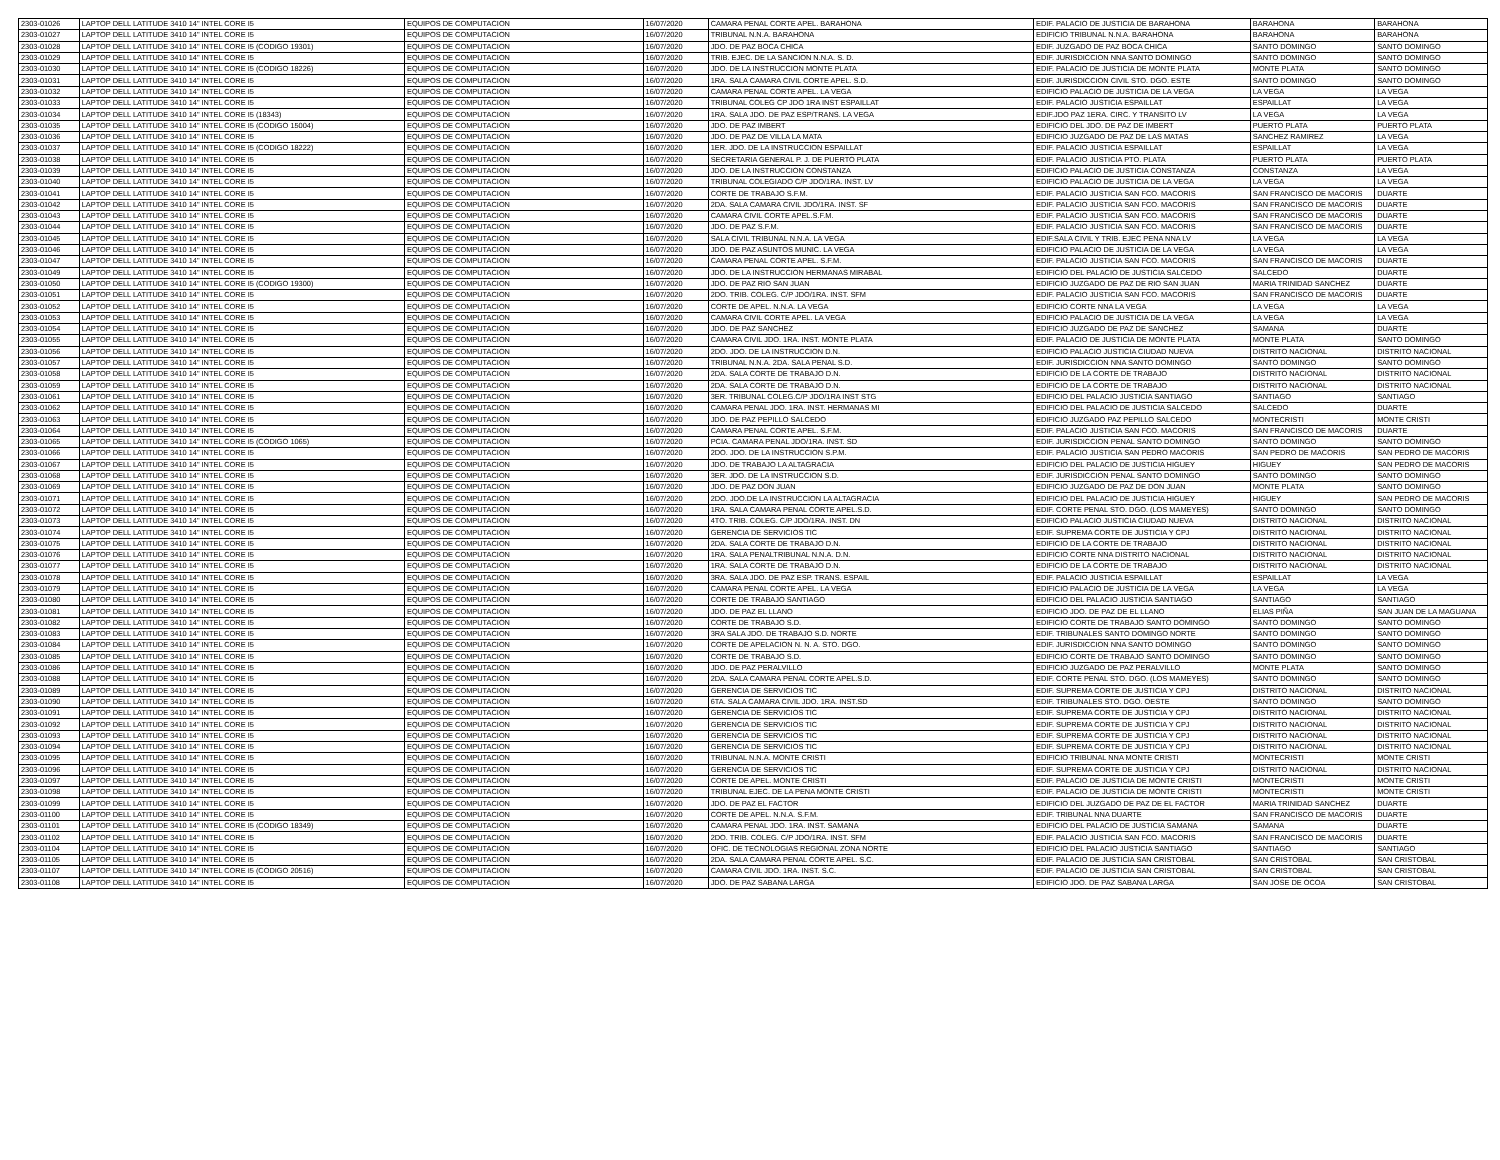| 2303-01026 | LAPTOP DELL LATITUDE 3410 14" INTEL CORE I5 | EQUIPOS DE COMPUTACION | 16/07/2020 | CAMARA PENAL CORTE APEL. BARAHONA | EDIF. PALACIO DE JUSTICIA DE BARAHONA | BARAHONA | BARAHONA |
| 2303-01027 | LAPTOP DELL LATITUDE 3410 14" INTEL CORE I5 | EQUIPOS DE COMPUTACION | 16/07/2020 | TRIBUNAL N.N.A. BARAHONA | EDIFICIO TRIBUNAL N.N.A. BARAHONA | BARAHONA | BARAHONA |
| 2303-01028 | LAPTOP DELL LATITUDE 3410 14" INTEL CORE I5 (CODIGO 19301) | EQUIPOS DE COMPUTACION | 16/07/2020 | JDO. DE PAZ BOCA CHICA | EDIF. JUZGADO DE PAZ BOCA CHICA | SANTO DOMINGO | SANTO DOMINGO |
| 2303-01029 | LAPTOP DELL LATITUDE 3410 14" INTEL CORE I5 | EQUIPOS DE COMPUTACION | 16/07/2020 | TRIB. EJEC. DE LA SANCION N.N.A. S. D. | EDIF. JURISDICCION NNA SANTO DOMINGO | SANTO DOMINGO | SANTO DOMINGO |
| 2303-01030 | LAPTOP DELL LATITUDE 3410 14" INTEL CORE I5 (CODIGO 18226) | EQUIPOS DE COMPUTACION | 16/07/2020 | JDO. DE LA INSTRUCCION MONTE PLATA | EDIF. PALACIO DE JUSTICIA DE MONTE PLATA | MONTE PLATA | SANTO DOMINGO |
| 2303-01031 | LAPTOP DELL LATITUDE 3410 14" INTEL CORE I5 | EQUIPOS DE COMPUTACION | 16/07/2020 | 1RA. SALA CAMARA CIVIL CORTE APEL. S.D. | EDIF. JURISDICCION CIVIL STO. DGO. ESTE | SANTO DOMINGO | SANTO DOMINGO |
| 2303-01032 | LAPTOP DELL LATITUDE 3410 14" INTEL CORE I5 | EQUIPOS DE COMPUTACION | 16/07/2020 | CAMARA PENAL CORTE APEL. LA VEGA | EDIFICIO PALACIO DE JUSTICIA DE LA VEGA | LA VEGA | LA VEGA |
| 2303-01033 | LAPTOP DELL LATITUDE 3410 14" INTEL CORE I5 | EQUIPOS DE COMPUTACION | 16/07/2020 | TRIBUNAL COLEG CP JDO 1RA INST ESPAILLAT | EDIF. PALACIO JUSTICIA ESPAILLAT | ESPAILLAT | LA VEGA |
| 2303-01034 | LAPTOP DELL LATITUDE 3410 14" INTEL CORE I5 (18343) | EQUIPOS DE COMPUTACION | 16/07/2020 | 1RA. SALA JDO. DE PAZ ESP/TRANS. LA VEGA | EDIF.JDO PAZ 1ERA. CIRC. Y TRANSITO LV | LA VEGA | LA VEGA |
| 2303-01035 | LAPTOP DELL LATITUDE 3410 14" INTEL CORE I5 (CODIGO 15004) | EQUIPOS DE COMPUTACION | 16/07/2020 | JDO. DE PAZ IMBERT | EDIFICIO DEL JDO. DE PAZ DE IMBERT | PUERTO PLATA | PUERTO PLATA |
| 2303-01036 | LAPTOP DELL LATITUDE 3410 14" INTEL CORE I5 | EQUIPOS DE COMPUTACION | 16/07/2020 | JDO. DE PAZ DE VILLA LA MATA | EDIFICIO JUZGADO DE PAZ DE LAS MATAS | SANCHEZ RAMIREZ | LA VEGA |
| 2303-01037 | LAPTOP DELL LATITUDE 3410 14" INTEL CORE I5 (CODIGO 18222) | EQUIPOS DE COMPUTACION | 16/07/2020 | 1ER. JDO. DE LA INSTRUCCION ESPAILLAT | EDIF. PALACIO JUSTICIA ESPAILLAT | ESPAILLAT | LA VEGA |
| 2303-01038 | LAPTOP DELL LATITUDE 3410 14" INTEL CORE I5 | EQUIPOS DE COMPUTACION | 16/07/2020 | SECRETARIA GENERAL P. J. DE PUERTO PLATA | EDIF. PALACIO JUSTICIA PTO. PLATA | PUERTO PLATA | PUERTO PLATA |
| 2303-01039 | LAPTOP DELL LATITUDE 3410 14" INTEL CORE I5 | EQUIPOS DE COMPUTACION | 16/07/2020 | JDO. DE LA INSTRUCCION CONSTANZA | EDIFICIO PALACIO DE JUSTICIA CONSTANZA | CONSTANZA | LA VEGA |
| 2303-01040 | LAPTOP DELL LATITUDE 3410 14" INTEL CORE I5 | EQUIPOS DE COMPUTACION | 16/07/2020 | TRIBUNAL COLEGIADO C/P JDO/1RA. INST. LV | EDIFICIO PALACIO DE JUSTICIA DE LA VEGA | LA VEGA | LA VEGA |
| 2303-01041 | LAPTOP DELL LATITUDE 3410 14" INTEL CORE I5 | EQUIPOS DE COMPUTACION | 16/07/2020 | CORTE DE TRABAJO S.F.M. | EDIF. PALACIO JUSTICIA SAN FCO. MACORIS | SAN FRANCISCO DE MACORIS | DUARTE |
| 2303-01042 | LAPTOP DELL LATITUDE 3410 14" INTEL CORE I5 | EQUIPOS DE COMPUTACION | 16/07/2020 | 2DA. SALA CAMARA CIVIL JDO/1RA. INST. SF | EDIF. PALACIO JUSTICIA SAN FCO. MACORIS | SAN FRANCISCO DE MACORIS | DUARTE |
| 2303-01043 | LAPTOP DELL LATITUDE 3410 14" INTEL CORE I5 | EQUIPOS DE COMPUTACION | 16/07/2020 | CAMARA CIVIL CORTE APEL.S.F.M. | EDIF. PALACIO JUSTICIA SAN FCO. MACORIS | SAN FRANCISCO DE MACORIS | DUARTE |
| 2303-01044 | LAPTOP DELL LATITUDE 3410 14" INTEL CORE I5 | EQUIPOS DE COMPUTACION | 16/07/2020 | JDO. DE PAZ S.F.M. | EDIF. PALACIO JUSTICIA SAN FCO. MACORIS | SAN FRANCISCO DE MACORIS | DUARTE |
| 2303-01045 | LAPTOP DELL LATITUDE 3410 14" INTEL CORE I5 | EQUIPOS DE COMPUTACION | 16/07/2020 | SALA CIVIL TRIBUNAL N.N.A. LA VEGA | EDIF.SALA CIVIL Y TRIB. EJEC PENA NNA LV | LA VEGA | LA VEGA |
| 2303-01046 | LAPTOP DELL LATITUDE 3410 14" INTEL CORE I5 | EQUIPOS DE COMPUTACION | 16/07/2020 | JDO. DE PAZ ASUNTOS MUNIC. LA VEGA | EDIFICIO PALACIO DE JUSTICIA DE LA VEGA | LA VEGA | LA VEGA |
| 2303-01047 | LAPTOP DELL LATITUDE 3410 14" INTEL CORE I5 | EQUIPOS DE COMPUTACION | 16/07/2020 | CAMARA PENAL CORTE APEL. S.F.M. | EDIF. PALACIO JUSTICIA SAN FCO. MACORIS | SAN FRANCISCO DE MACORIS | DUARTE |
| 2303-01049 | LAPTOP DELL LATITUDE 3410 14" INTEL CORE I5 | EQUIPOS DE COMPUTACION | 16/07/2020 | JDO. DE LA INSTRUCCION HERMANAS MIRABAL | EDIFICIO DEL PALACIO DE JUSTICIA SALCEDO | SALCEDO | DUARTE |
| 2303-01050 | LAPTOP DELL LATITUDE 3410 14" INTEL CORE I5 (CODIGO 19300) | EQUIPOS DE COMPUTACION | 16/07/2020 | JDO. DE PAZ RIO SAN JUAN | EDIFICIO JUZGADO DE PAZ DE RIO SAN JUAN | MARIA TRINIDAD SANCHEZ | DUARTE |
| 2303-01051 | LAPTOP DELL LATITUDE 3410 14" INTEL CORE I5 | EQUIPOS DE COMPUTACION | 16/07/2020 | 2DO. TRIB. COLEG. C/P JDO/1RA. INST. SFM | EDIF. PALACIO JUSTICIA SAN FCO. MACORIS | SAN FRANCISCO DE MACORIS | DUARTE |
| 2303-01052 | LAPTOP DELL LATITUDE 3410 14" INTEL CORE I5 | EQUIPOS DE COMPUTACION | 16/07/2020 | CORTE DE APEL. N.N.A. LA VEGA | EDIFICIO CORTE NNA LA VEGA | LA VEGA | LA VEGA |
| 2303-01053 | LAPTOP DELL LATITUDE 3410 14" INTEL CORE I5 | EQUIPOS DE COMPUTACION | 16/07/2020 | CAMARA CIVIL CORTE APEL. LA VEGA | EDIFICIO PALACIO DE JUSTICIA DE LA VEGA | LA VEGA | LA VEGA |
| 2303-01054 | LAPTOP DELL LATITUDE 3410 14" INTEL CORE I5 | EQUIPOS DE COMPUTACION | 16/07/2020 | JDO. DE PAZ SANCHEZ | EDIFICIO JUZGADO DE PAZ DE SANCHEZ | SAMANA | DUARTE |
| 2303-01055 | LAPTOP DELL LATITUDE 3410 14" INTEL CORE I5 | EQUIPOS DE COMPUTACION | 16/07/2020 | CAMARA CIVIL JDO. 1RA. INST. MONTE PLATA | EDIF. PALACIO DE JUSTICIA DE MONTE PLATA | MONTE PLATA | SANTO DOMINGO |
| 2303-01056 | LAPTOP DELL LATITUDE 3410 14" INTEL CORE I5 | EQUIPOS DE COMPUTACION | 16/07/2020 | 2DO. JDO. DE LA INSTRUCCION D.N. | EDIFICIO PALACIO JUSTICIA CIUDAD NUEVA | DISTRITO NACIONAL | DISTRITO NACIONAL |
| 2303-01057 | LAPTOP DELL LATITUDE 3410 14" INTEL CORE I5 | EQUIPOS DE COMPUTACION | 16/07/2020 | TRIBUNAL N.N.A. 2DA. SALA PENAL S.D. | EDIF. JURISDICCION NNA SANTO DOMINGO | SANTO DOMINGO | SANTO DOMINGO |
| 2303-01058 | LAPTOP DELL LATITUDE 3410 14" INTEL CORE I5 | EQUIPOS DE COMPUTACION | 16/07/2020 | 2DA. SALA CORTE DE TRABAJO D.N. | EDIFICIO DE LA CORTE DE TRABAJO | DISTRITO NACIONAL | DISTRITO NACIONAL |
| 2303-01059 | LAPTOP DELL LATITUDE 3410 14" INTEL CORE I5 | EQUIPOS DE COMPUTACION | 16/07/2020 | 2DA. SALA CORTE DE TRABAJO D.N. | EDIFICIO DE LA CORTE DE TRABAJO | DISTRITO NACIONAL | DISTRITO NACIONAL |
| 2303-01061 | LAPTOP DELL LATITUDE 3410 14" INTEL CORE I5 | EQUIPOS DE COMPUTACION | 16/07/2020 | 3ER. TRIBUNAL COLEG.C/P JDO/1RA INST STG | EDIFICIO DEL PALACIO JUSTICIA SANTIAGO | SANTIAGO | SANTIAGO |
| 2303-01062 | LAPTOP DELL LATITUDE 3410 14" INTEL CORE I5 | EQUIPOS DE COMPUTACION | 16/07/2020 | CAMARA PENAL JDO. 1RA. INST. HERMANAS MI | EDIFICIO DEL PALACIO DE JUSTICIA SALCEDO | SALCEDO | DUARTE |
| 2303-01063 | LAPTOP DELL LATITUDE 3410 14" INTEL CORE I5 | EQUIPOS DE COMPUTACION | 16/07/2020 | JDO. DE PAZ PEPILLO SALCEDO | EDIFICIO JUZGADO PAZ PEPILLO SALCEDO | MONTECRISTI | MONTE CRISTI |
| 2303-01064 | LAPTOP DELL LATITUDE 3410 14" INTEL CORE I5 | EQUIPOS DE COMPUTACION | 16/07/2020 | CAMARA PENAL CORTE APEL. S.F.M. | EDIF. PALACIO JUSTICIA SAN FCO. MACORIS | SAN FRANCISCO DE MACORIS | DUARTE |
| 2303-01065 | LAPTOP DELL LATITUDE 3410 14" INTEL CORE I5 (CODIGO 1065) | EQUIPOS DE COMPUTACION | 16/07/2020 | PCIA. CAMARA PENAL JDO/1RA. INST. SD | EDIF. JURISDICCION PENAL SANTO DOMINGO | SANTO DOMINGO | SANTO DOMINGO |
| 2303-01066 | LAPTOP DELL LATITUDE 3410 14" INTEL CORE I5 | EQUIPOS DE COMPUTACION | 16/07/2020 | 2DO. JDO. DE LA INSTRUCCION S.P.M. | EDIF. PALACIO JUSTICIA SAN PEDRO MACORIS | SAN PEDRO DE MACORIS | SAN PEDRO DE MACORIS |
| 2303-01067 | LAPTOP DELL LATITUDE 3410 14" INTEL CORE I5 | EQUIPOS DE COMPUTACION | 16/07/2020 | JDO. DE TRABAJO LA ALTAGRACIA | EDIFICIO DEL PALACIO DE JUSTICIA HIGUEY | HIGUEY | SAN PEDRO DE MACORIS |
| 2303-01068 | LAPTOP DELL LATITUDE 3410 14" INTEL CORE I5 | EQUIPOS DE COMPUTACION | 16/07/2020 | 3ER. JDO. DE LA INSTRUCCION S.D. | EDIF. JURISDICCION PENAL SANTO DOMINGO | SANTO DOMINGO | SANTO DOMINGO |
| 2303-01069 | LAPTOP DELL LATITUDE 3410 14" INTEL CORE I5 | EQUIPOS DE COMPUTACION | 16/07/2020 | JDO. DE PAZ DON JUAN | EDIFICIO JUZGADO DE PAZ DE DON JUAN | MONTE PLATA | SANTO DOMINGO |
| 2303-01071 | LAPTOP DELL LATITUDE 3410 14" INTEL CORE I5 | EQUIPOS DE COMPUTACION | 16/07/2020 | 2DO. JDO.DE LA INSTRUCCION LA ALTAGRACIA | EDIFICIO DEL PALACIO DE JUSTICIA HIGUEY | HIGUEY | SAN PEDRO DE MACORIS |
| 2303-01072 | LAPTOP DELL LATITUDE 3410 14" INTEL CORE I5 | EQUIPOS DE COMPUTACION | 16/07/2020 | 1RA. SALA CAMARA PENAL CORTE APEL.S.D. | EDIF. CORTE PENAL STO. DGO. (LOS MAMEYES) | SANTO DOMINGO | SANTO DOMINGO |
| 2303-01073 | LAPTOP DELL LATITUDE 3410 14" INTEL CORE I5 | EQUIPOS DE COMPUTACION | 16/07/2020 | 4TO. TRIB. COLEG. C/P JDO/1RA. INST. DN | EDIFICIO PALACIO JUSTICIA CIUDAD NUEVA | DISTRITO NACIONAL | DISTRITO NACIONAL |
| 2303-01074 | LAPTOP DELL LATITUDE 3410 14" INTEL CORE I5 | EQUIPOS DE COMPUTACION | 16/07/2020 | GERENCIA DE SERVICIOS TIC | EDIF. SUPREMA CORTE DE JUSTICIA Y CPJ | DISTRITO NACIONAL | DISTRITO NACIONAL |
| 2303-01075 | LAPTOP DELL LATITUDE 3410 14" INTEL CORE I5 | EQUIPOS DE COMPUTACION | 16/07/2020 | 2DA. SALA CORTE DE TRABAJO D.N. | EDIFICIO DE LA CORTE DE TRABAJO | DISTRITO NACIONAL | DISTRITO NACIONAL |
| 2303-01076 | LAPTOP DELL LATITUDE 3410 14" INTEL CORE I5 | EQUIPOS DE COMPUTACION | 16/07/2020 | 1RA. SALA PENALTRIBUNAL N.N.A. D.N. | EDIFICIO CORTE NNA DISTRITO NACIONAL | DISTRITO NACIONAL | DISTRITO NACIONAL |
| 2303-01077 | LAPTOP DELL LATITUDE 3410 14" INTEL CORE I5 | EQUIPOS DE COMPUTACION | 16/07/2020 | 1RA. SALA CORTE DE TRABAJO D.N. | EDIFICIO DE LA CORTE DE TRABAJO | DISTRITO NACIONAL | DISTRITO NACIONAL |
| 2303-01078 | LAPTOP DELL LATITUDE 3410 14" INTEL CORE I5 | EQUIPOS DE COMPUTACION | 16/07/2020 | 3RA. SALA JDO. DE PAZ ESP. TRANS. ESPAIL | EDIF. PALACIO JUSTICIA ESPAILLAT | ESPAILLAT | LA VEGA |
| 2303-01079 | LAPTOP DELL LATITUDE 3410 14" INTEL CORE I5 | EQUIPOS DE COMPUTACION | 16/07/2020 | CAMARA PENAL CORTE APEL. LA VEGA | EDIFICIO PALACIO DE JUSTICIA DE LA VEGA | LA VEGA | LA VEGA |
| 2303-01080 | LAPTOP DELL LATITUDE 3410 14" INTEL CORE I5 | EQUIPOS DE COMPUTACION | 16/07/2020 | CORTE DE TRABAJO SANTIAGO | EDIFICIO DEL PALACIO JUSTICIA SANTIAGO | SANTIAGO | SANTIAGO |
| 2303-01081 | LAPTOP DELL LATITUDE 3410 14" INTEL CORE I5 | EQUIPOS DE COMPUTACION | 16/07/2020 | JDO. DE PAZ EL LLANO | EDIFICIO JDO. DE PAZ DE EL LLANO | ELIAS PIÑA | SAN JUAN DE LA MAGUANA |
| 2303-01082 | LAPTOP DELL LATITUDE 3410 14" INTEL CORE I5 | EQUIPOS DE COMPUTACION | 16/07/2020 | CORTE DE TRABAJO S.D. | EDIFICIO CORTE DE TRABAJO SANTO DOMINGO | SANTO DOMINGO | SANTO DOMINGO |
| 2303-01083 | LAPTOP DELL LATITUDE 3410 14" INTEL CORE I5 | EQUIPOS DE COMPUTACION | 16/07/2020 | 3RA SALA JDO. DE TRABAJO S.D. NORTE | EDIF. TRIBUNALES SANTO DOMINGO NORTE | SANTO DOMINGO | SANTO DOMINGO |
| 2303-01084 | LAPTOP DELL LATITUDE 3410 14" INTEL CORE I5 | EQUIPOS DE COMPUTACION | 16/07/2020 | CORTE DE APELACION N. N. A. STO. DGO. | EDIF. JURISDICCION NNA SANTO DOMINGO | SANTO DOMINGO | SANTO DOMINGO |
| 2303-01085 | LAPTOP DELL LATITUDE 3410 14" INTEL CORE I5 | EQUIPOS DE COMPUTACION | 16/07/2020 | CORTE DE TRABAJO S.D. | EDIFICIO CORTE DE TRABAJO SANTO DOMINGO | SANTO DOMINGO | SANTO DOMINGO |
| 2303-01086 | LAPTOP DELL LATITUDE 3410 14" INTEL CORE I5 | EQUIPOS DE COMPUTACION | 16/07/2020 | JDO. DE PAZ PERALVILLO | EDIFICIO JUZGADO DE PAZ PERALVILLO | MONTE PLATA | SANTO DOMINGO |
| 2303-01088 | LAPTOP DELL LATITUDE 3410 14" INTEL CORE I5 | EQUIPOS DE COMPUTACION | 16/07/2020 | 2DA. SALA CAMARA PENAL CORTE APEL.S.D. | EDIF. CORTE PENAL STO. DGO. (LOS MAMEYES) | SANTO DOMINGO | SANTO DOMINGO |
| 2303-01089 | LAPTOP DELL LATITUDE 3410 14" INTEL CORE I5 | EQUIPOS DE COMPUTACION | 16/07/2020 | GERENCIA DE SERVICIOS TIC | EDIF. SUPREMA CORTE DE JUSTICIA Y CPJ | DISTRITO NACIONAL | DISTRITO NACIONAL |
| 2303-01090 | LAPTOP DELL LATITUDE 3410 14" INTEL CORE I5 | EQUIPOS DE COMPUTACION | 16/07/2020 | 6TA. SALA CAMARA CIVIL JDO. 1RA. INST.SD | EDIF. TRIBUNALES STO. DGO. OESTE | SANTO DOMINGO | SANTO DOMINGO |
| 2303-01091 | LAPTOP DELL LATITUDE 3410 14" INTEL CORE I5 | EQUIPOS DE COMPUTACION | 16/07/2020 | GERENCIA DE SERVICIOS TIC | EDIF. SUPREMA CORTE DE JUSTICIA Y CPJ | DISTRITO NACIONAL | DISTRITO NACIONAL |
| 2303-01092 | LAPTOP DELL LATITUDE 3410 14" INTEL CORE I5 | EQUIPOS DE COMPUTACION | 16/07/2020 | GERENCIA DE SERVICIOS TIC | EDIF. SUPREMA CORTE DE JUSTICIA Y CPJ | DISTRITO NACIONAL | DISTRITO NACIONAL |
| 2303-01093 | LAPTOP DELL LATITUDE 3410 14" INTEL CORE I5 | EQUIPOS DE COMPUTACION | 16/07/2020 | GERENCIA DE SERVICIOS TIC | EDIF. SUPREMA CORTE DE JUSTICIA Y CPJ | DISTRITO NACIONAL | DISTRITO NACIONAL |
| 2303-01094 | LAPTOP DELL LATITUDE 3410 14" INTEL CORE I5 | EQUIPOS DE COMPUTACION | 16/07/2020 | GERENCIA DE SERVICIOS TIC | EDIF. SUPREMA CORTE DE JUSTICIA Y CPJ | DISTRITO NACIONAL | DISTRITO NACIONAL |
| 2303-01095 | LAPTOP DELL LATITUDE 3410 14" INTEL CORE I5 | EQUIPOS DE COMPUTACION | 16/07/2020 | TRIBUNAL N.N.A. MONTE CRISTI | EDIFICIO TRIBUNAL NNA MONTE CRISTI | MONTECRISTI | MONTE CRISTI |
| 2303-01096 | LAPTOP DELL LATITUDE 3410 14" INTEL CORE I5 | EQUIPOS DE COMPUTACION | 16/07/2020 | GERENCIA DE SERVICIOS TIC | EDIF. SUPREMA CORTE DE JUSTICIA Y CPJ | DISTRITO NACIONAL | DISTRITO NACIONAL |
| 2303-01097 | LAPTOP DELL LATITUDE 3410 14" INTEL CORE I5 | EQUIPOS DE COMPUTACION | 16/07/2020 | CORTE DE APEL. MONTE CRISTI | EDIF. PALACIO DE JUSTICIA DE MONTE CRISTI | MONTECRISTI | MONTE CRISTI |
| 2303-01098 | LAPTOP DELL LATITUDE 3410 14" INTEL CORE I5 | EQUIPOS DE COMPUTACION | 16/07/2020 | TRIBUNAL EJEC. DE LA PENA MONTE CRISTI | EDIF. PALACIO DE JUSTICIA DE MONTE CRISTI | MONTECRISTI | MONTE CRISTI |
| 2303-01099 | LAPTOP DELL LATITUDE 3410 14" INTEL CORE I5 | EQUIPOS DE COMPUTACION | 16/07/2020 | JDO. DE PAZ EL FACTOR | EDIFICIO DEL JUZGADO DE PAZ DE EL FACTOR | MARIA TRINIDAD SANCHEZ | DUARTE |
| 2303-01100 | LAPTOP DELL LATITUDE 3410 14" INTEL CORE I5 | EQUIPOS DE COMPUTACION | 16/07/2020 | CORTE DE APEL. N.N.A. S.F.M. | EDIF. TRIBUNAL NNA DUARTE | SAN FRANCISCO DE MACORIS | DUARTE |
| 2303-01101 | LAPTOP DELL LATITUDE 3410 14" INTEL CORE I5 (CODIGO 18349) | EQUIPOS DE COMPUTACION | 16/07/2020 | CAMARA PENAL JDO. 1RA. INST. SAMANA | EDIFICIO DEL PALACIO DE JUSTICIA SAMANA | SAMANA | DUARTE |
| 2303-01102 | LAPTOP DELL LATITUDE 3410 14" INTEL CORE I5 | EQUIPOS DE COMPUTACION | 16/07/2020 | 2DO. TRIB. COLEG. C/P JDO/1RA. INST. SFM | EDIF. PALACIO JUSTICIA SAN FCO. MACORIS | SAN FRANCISCO DE MACORIS | DUARTE |
| 2303-01104 | LAPTOP DELL LATITUDE 3410 14" INTEL CORE I5 | EQUIPOS DE COMPUTACION | 16/07/2020 | OFIC. DE TECNOLOGIAS REGIONAL ZONA NORTE | EDIFICIO DEL PALACIO JUSTICIA SANTIAGO | SANTIAGO | SANTIAGO |
| 2303-01105 | LAPTOP DELL LATITUDE 3410 14" INTEL CORE I5 | EQUIPOS DE COMPUTACION | 16/07/2020 | 2DA. SALA CAMARA PENAL CORTE APEL. S.C. | EDIF. PALACIO DE JUSTICIA SAN CRISTOBAL | SAN CRISTOBAL | SAN CRISTOBAL |
| 2303-01107 | LAPTOP DELL LATITUDE 3410 14" INTEL CORE I5 (CODIGO 20516) | EQUIPOS DE COMPUTACION | 16/07/2020 | CAMARA CIVIL JDO. 1RA. INST. S.C. | EDIF. PALACIO DE JUSTICIA SAN CRISTOBAL | SAN CRISTOBAL | SAN CRISTOBAL |
| 2303-01108 | LAPTOP DELL LATITUDE 3410 14" INTEL CORE I5 | EQUIPOS DE COMPUTACION | 16/07/2020 | JDO. DE PAZ SABANA LARGA | EDIFICIO JDO. DE PAZ SABANA LARGA | SAN JOSE DE OCOA | SAN CRISTOBAL |